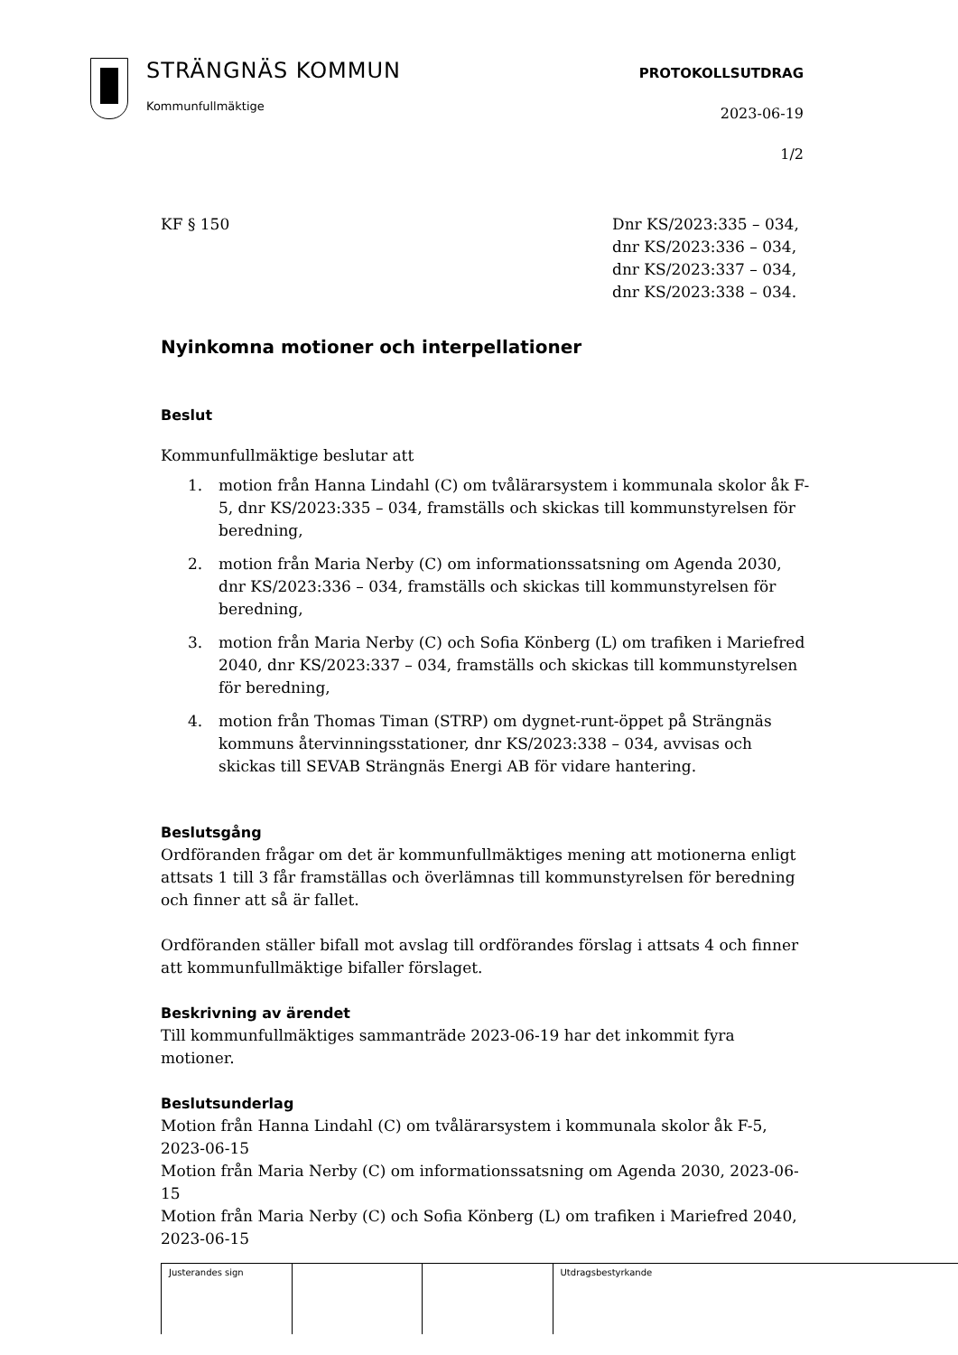STRÄNGNÄS KOMMUN
Kommunfullmäktige
PROTOKOLLSUTDRAG
2023-06-19
1/2
KF § 150 Dnr KS/2023:335 – 034,
dnr KS/2023:336 – 034,
dnr KS/2023:337 – 034,
dnr KS/2023:338 – 034.
Nyinkomna motioner och interpellationer
Beslut
Kommunfullmäktige beslutar att
1. motion från Hanna Lindahl (C) om tvålärarsystem i kommunala skolor åk F-5, dnr KS/2023:335 – 034, framställs och skickas till kommunstyrelsen för beredning,
2. motion från Maria Nerby (C) om informationssatsning om Agenda 2030, dnr KS/2023:336 – 034, framställs och skickas till kommunstyrelsen för beredning,
3. motion från Maria Nerby (C) och Sofia Könberg (L) om trafiken i Mariefred 2040, dnr KS/2023:337 – 034, framställs och skickas till kommunstyrelsen för beredning,
4. motion från Thomas Timan (STRP) om dygnet-runt-öppet på Strängnäs kommuns återvinningsstationer, dnr KS/2023:338 – 034, avvisas och skickas till SEVAB Strängnäs Energi AB för vidare hantering.
Beslutsgång
Ordföranden frågar om det är kommunfullmäktiges mening att motionerna enligt attsats 1 till 3 får framställas och överlämnas till kommunstyrelsen för beredning och finner att så är fallet.
Ordföranden ställer bifall mot avslag till ordförandes förslag i attsats 4 och finner att kommunfullmäktige bifaller förslaget.
Beskrivning av ärendet
Till kommunfullmäktiges sammanträde 2023-06-19 har det inkommit fyra motioner.
Beslutsunderlag
Motion från Hanna Lindahl (C) om tvålärarsystem i kommunala skolor åk F-5, 2023-06-15
Motion från Maria Nerby (C) om informationssatsning om Agenda 2030, 2023-06-15
Motion från Maria Nerby (C) och Sofia Könberg (L) om trafiken i Mariefred 2040, 2023-06-15
| Justerandes sign | | | Utdragsbestyrkande |